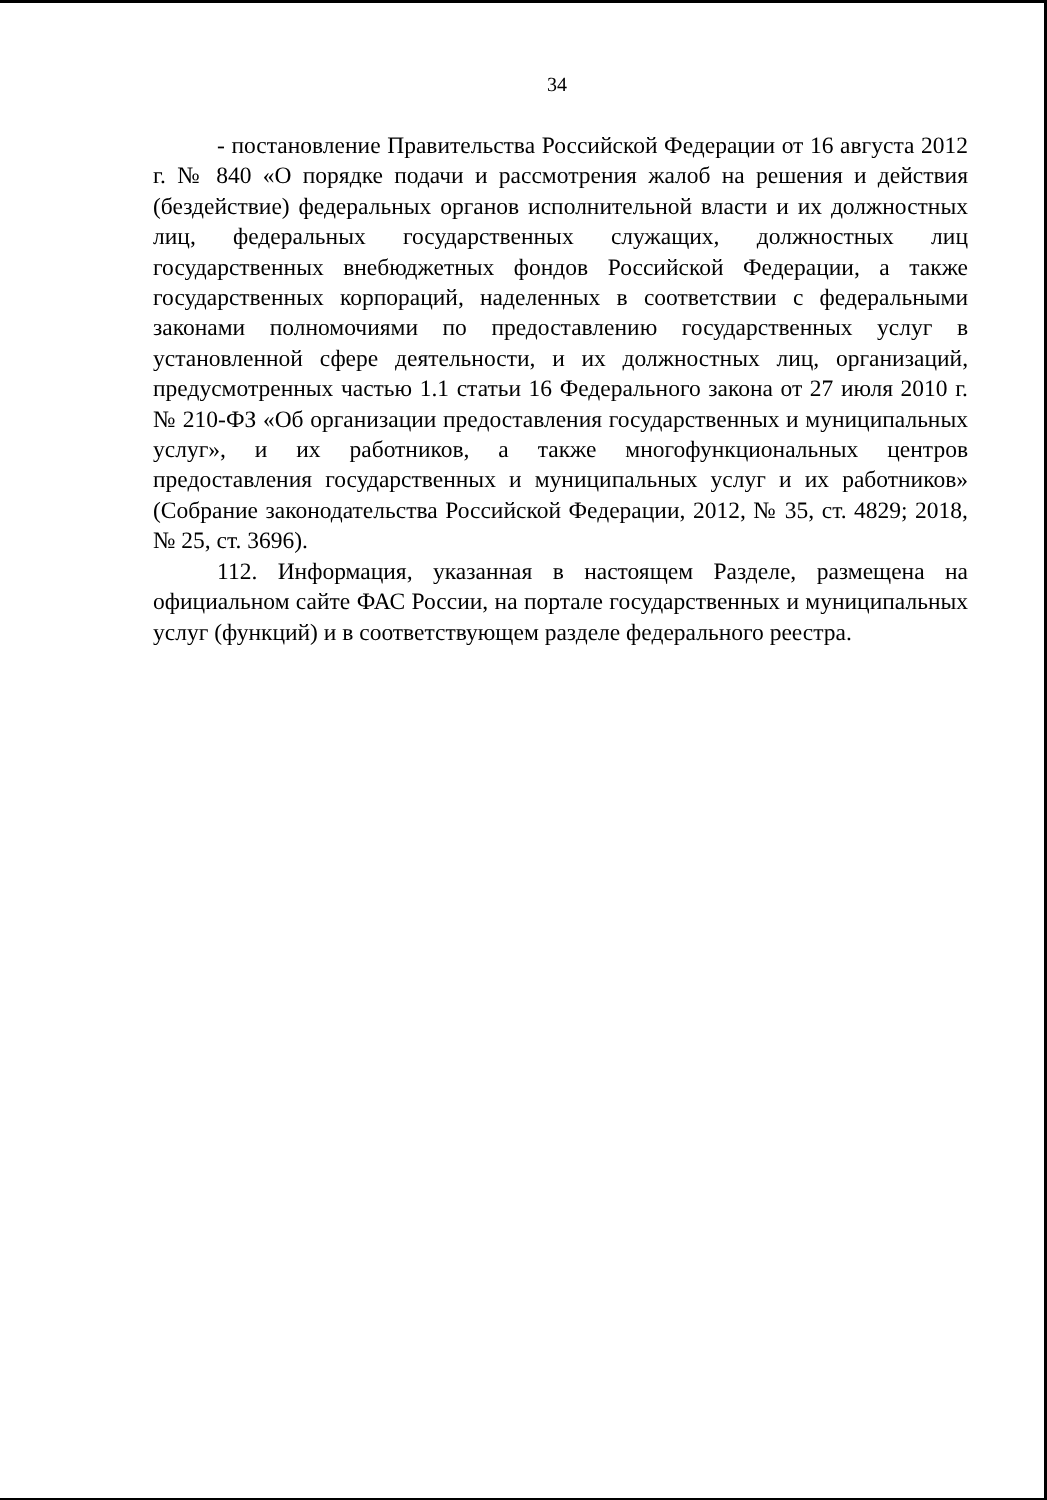34
- постановление Правительства Российской Федерации от 16 августа 2012 г. № 840 «О порядке подачи и рассмотрения жалоб на решения и действия (бездействие) федеральных органов исполнительной власти и их должностных лиц, федеральных государственных служащих, должностных лиц государственных внебюджетных фондов Российской Федерации, а также государственных корпораций, наделенных в соответствии с федеральными законами полномочиями по предоставлению государственных услуг в установленной сфере деятельности, и их должностных лиц, организаций, предусмотренных частью 1.1 статьи 16 Федерального закона от 27 июля 2010 г. № 210-ФЗ «Об организации предоставления государственных и муниципальных услуг», и их работников, а также многофункциональных центров предоставления государственных и муниципальных услуг и их работников» (Собрание законодательства Российской Федерации, 2012, № 35, ст. 4829; 2018, № 25, ст. 3696).
112. Информация, указанная в настоящем Разделе, размещена на официальном сайте ФАС России, на портале государственных и муниципальных услуг (функций) и в соответствующем разделе федерального реестра.